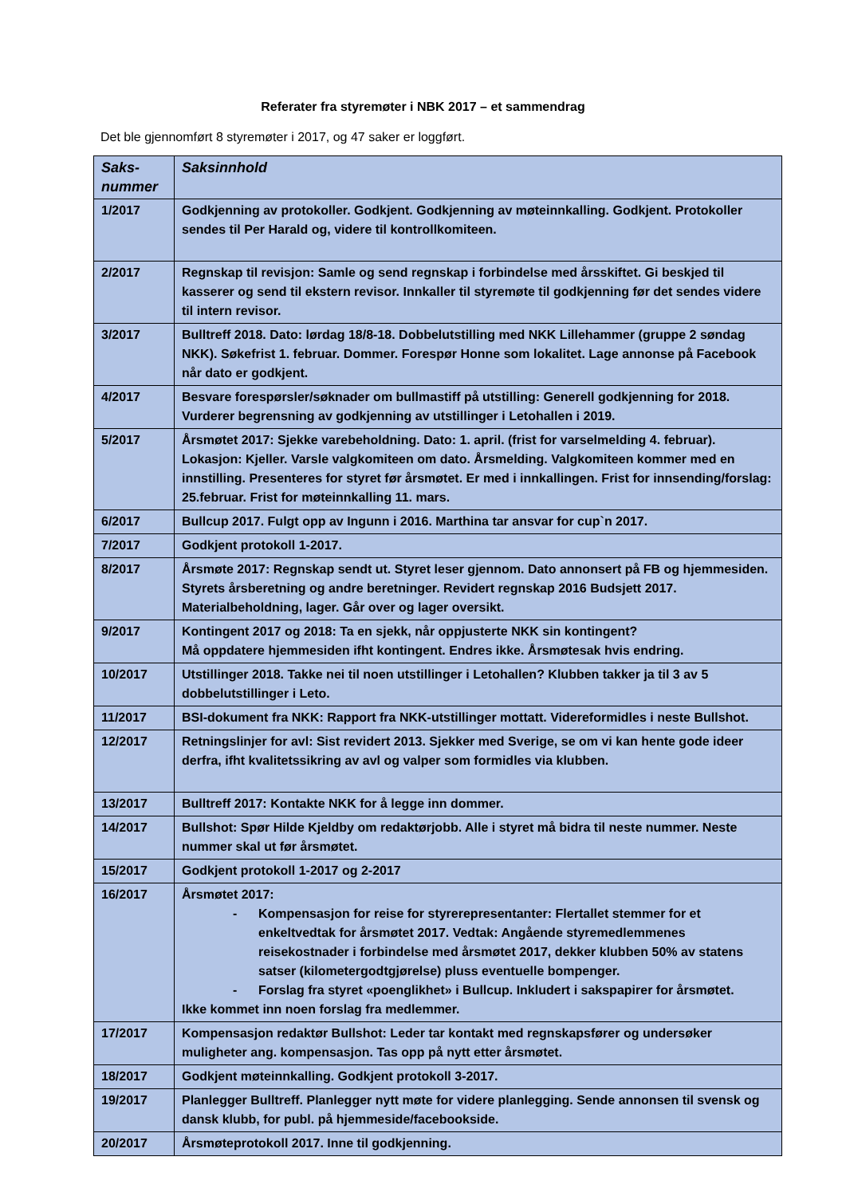Referater fra styremøter i NBK 2017 – et sammendrag
Det ble gjennomført 8 styremøter i 2017, og 47 saker er loggført.
| Saks- nummer | Saksinnhold |
| --- | --- |
| 1/2017 | Godkjenning av protokoller. Godkjent. Godkjenning av møteinnkalling. Godkjent. Protokoller sendes til Per Harald og, videre til kontrollkomiteen. |
| 2/2017 | Regnskap til revisjon: Samle og send regnskap i forbindelse med årsskiftet. Gi beskjed til kasserer og send til ekstern revisor. Innkaller til styremøte til godkjenning før det sendes videre til intern revisor. |
| 3/2017 | Bulltreff 2018. Dato: lørdag 18/8-18. Dobbelutstilling med NKK Lillehammer (gruppe 2 søndag NKK). Søkefrist 1. februar. Dommer. Forespør Honne som lokalitet. Lage annonse på Facebook når dato er godkjent. |
| 4/2017 | Besvare forespørsler/søknader om bullmastiff på utstilling: Generell godkjenning for 2018. Vurderer begrensning av godkjenning av utstillinger i Letohallen i 2019. |
| 5/2017 | Årsmøtet 2017: Sjekke varebeholdning. Dato: 1. april. (frist for varselmelding 4. februar). Lokasjon: Kjeller. Varsle valgkomiteen om dato. Årsmelding. Valgkomiteen kommer med en innstilling. Presenteres for styret før årsmøtet. Er med i innkallingen. Frist for innsending/forslag: 25.februar. Frist for møteinnkalling 11. mars. |
| 6/2017 | Bullcup 2017. Fulgt opp av Ingunn i 2016. Marthina tar ansvar for cup`n 2017. |
| 7/2017 | Godkjent protokoll 1-2017. |
| 8/2017 | Årsmøte 2017: Regnskap sendt ut. Styret leser gjennom. Dato annonsert på FB og hjemmesiden. Styrets årsberetning og andre beretninger. Revidert regnskap 2016 Budsjett 2017. Materialbeholdning, lager. Går over og lager oversikt. |
| 9/2017 | Kontingent 2017 og 2018: Ta en sjekk, når oppjusterte NKK sin kontingent? Må oppdatere hjemmesiden ifht kontingent. Endres ikke. Årsmøtesak hvis endring. |
| 10/2017 | Utstillinger 2018. Takke nei til noen utstillinger i Letohallen? Klubben takker ja til 3 av 5 dobbelutstillinger i Leto. |
| 11/2017 | BSI-dokument fra NKK: Rapport fra NKK-utstillinger mottatt. Videreformidles i neste Bullshot. |
| 12/2017 | Retningslinjer for avl: Sist revidert 2013. Sjekker med Sverige, se om vi kan hente gode ideer derfra, ifht kvalitetssikring av avl og valper som formidles via klubben. |
| 13/2017 | Bulltreff 2017: Kontakte NKK for å legge inn dommer. |
| 14/2017 | Bullshot: Spør Hilde Kjeldby om redaktørjobb. Alle i styret må bidra til neste nummer. Neste nummer skal ut før årsmøtet. |
| 15/2017 | Godkjent protokoll 1-2017 og 2-2017 |
| 16/2017 | Årsmøtet 2017: - Kompensasjon for reise for styrerepresentanter: Flertallet stemmer for et enkeltvedtak for årsmøtet 2017. Vedtak: Angående styremedlemmenes reisekostnader i forbindelse med årsmøtet 2017, dekker klubben 50% av statens satser (kilometergodtgjørelse) pluss eventuelle bompenger. - Forslag fra styret «poenglikhet» i Bullcup. Inkludert i sakspapirer for årsmøtet. Ikke kommet inn noen forslag fra medlemmer. |
| 17/2017 | Kompensasjon redaktør Bullshot: Leder tar kontakt med regnskapsfører og undersøker muligheter ang. kompensasjon. Tas opp på nytt etter årsmøtet. |
| 18/2017 | Godkjent møteinnkalling. Godkjent protokoll 3-2017. |
| 19/2017 | Planlegger Bulltreff. Planlegger nytt møte for videre planlegging. Sende annonsen til svensk og dansk klubb, for publ. på hjemmeside/facebookside. |
| 20/2017 | Årsmøteprotokoll 2017. Inne til godkjenning. |